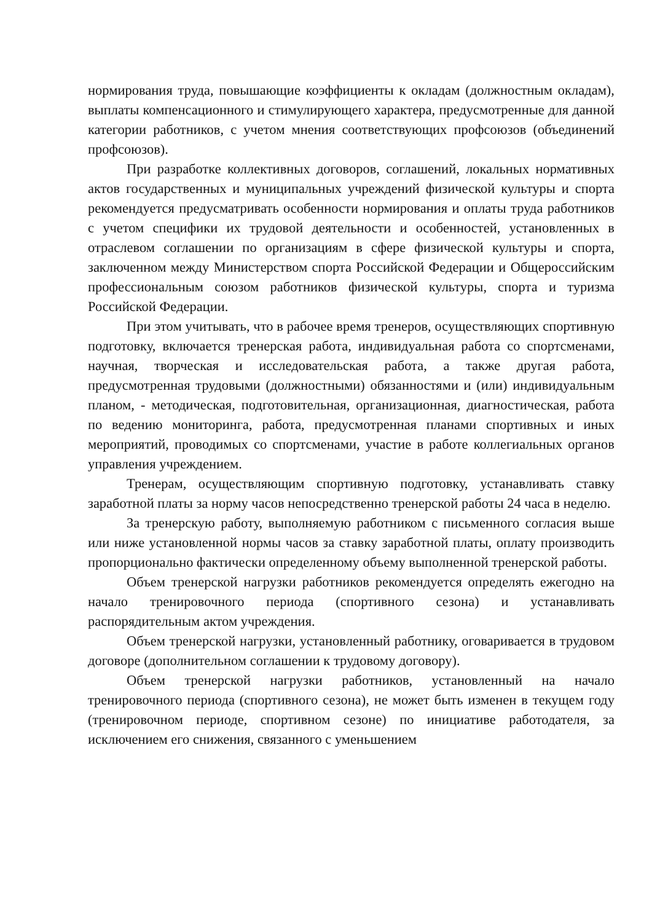нормирования труда, повышающие коэффициенты к окладам (должностным окладам), выплаты компенсационного и стимулирующего характера, предусмотренные для данной категории работников, с учетом мнения соответствующих профсоюзов (объединений профсоюзов).
При разработке коллективных договоров, соглашений, локальных нормативных актов государственных и муниципальных учреждений физической культуры и спорта рекомендуется предусматривать особенности нормирования и оплаты труда работников с учетом специфики их трудовой деятельности и особенностей, установленных в отраслевом соглашении по организациям в сфере физической культуры и спорта, заключенном между Министерством спорта Российской Федерации и Общероссийским профессиональным союзом работников физической культуры, спорта и туризма Российской Федерации.
При этом учитывать, что в рабочее время тренеров, осуществляющих спортивную подготовку, включается тренерская работа, индивидуальная работа со спортсменами, научная, творческая и исследовательская работа, а также другая работа, предусмотренная трудовыми (должностными) обязанностями и (или) индивидуальным планом, - методическая, подготовительная, организационная, диагностическая, работа по ведению мониторинга, работа, предусмотренная планами спортивных и иных мероприятий, проводимых со спортсменами, участие в работе коллегиальных органов управления учреждением.
Тренерам, осуществляющим спортивную подготовку, устанавливать ставку заработной платы за норму часов непосредственно тренерской работы 24 часа в неделю.
За тренерскую работу, выполняемую работником с письменного согласия выше или ниже установленной нормы часов за ставку заработной платы, оплату производить пропорционально фактически определенному объему выполненной тренерской работы.
Объем тренерской нагрузки работников рекомендуется определять ежегодно на начало тренировочного периода (спортивного сезона) и устанавливать распорядительным актом учреждения.
Объем тренерской нагрузки, установленный работнику, оговаривается в трудовом договоре (дополнительном соглашении к трудовому договору).
Объем тренерской нагрузки работников, установленный на начало тренировочного периода (спортивного сезона), не может быть изменен в текущем году (тренировочном периоде, спортивном сезоне) по инициативе работодателя, за исключением его снижения, связанного с уменьшением